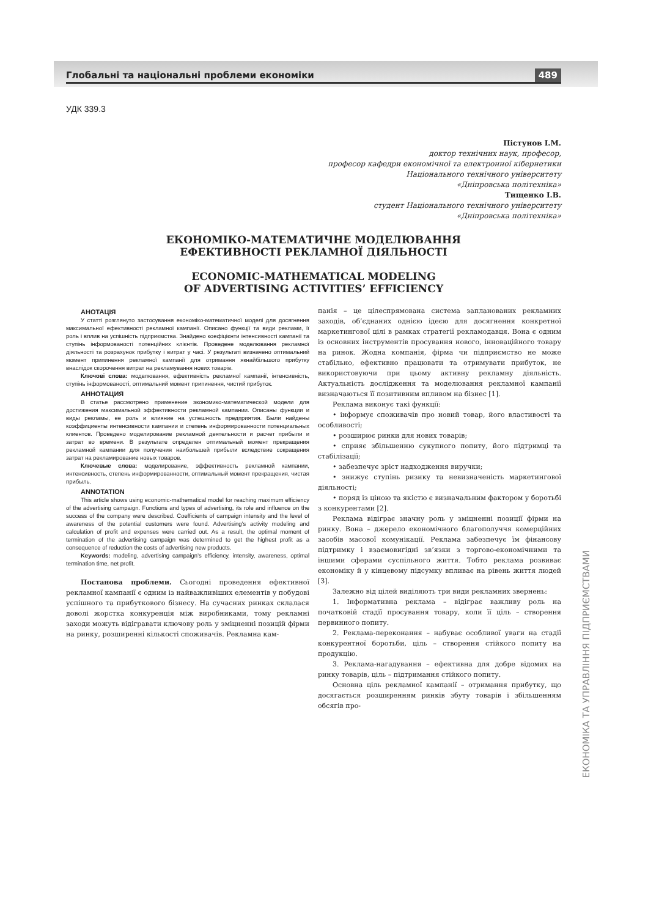Глобальні та національні проблеми економіки 489
УДК 339.3
Пістунов І.М.
доктор технічних наук, професор,
професор кафедри економічної та електронної кібернетики
Національного технічного університету
«Дніпровська політехніка»
Тищенко І.В.
студент Національного технічного університету
«Дніпровська політехніка»
ЕКОНОМІКО-МАТЕМАТИЧНЕ МОДЕЛЮВАННЯ
ЕФЕКТИВНОСТІ РЕКЛАМНОЇ ДІЯЛЬНОСТІ
ECONOMIC-MATHEMATICAL MODELING
OF ADVERTISING ACTIVITIES’ EFFICIENCY
АНОТАЦІЯ
У статті розглянуто застосування економіко-математичної моделі для досягнення максимальної ефективності рекламної кампанії. Описано функції та види реклами, її роль і вплив на успішність підприємства. Знайдено коефіцієнти інтенсивності кампанії та ступінь інформованості потенційних клієнтів. Проведене моделювання рекламної діяльності та розрахунок прибутку і витрат у часі. У результаті визначено оптимальний момент припинення рекламної кампанії для отримання якнайбільшого прибутку внаслідок скорочення витрат на рекламування нових товарів.
Ключові слова: моделювання, ефективність рекламної кампанії, інтенсивність, ступінь інформованості, оптимальний момент припинення, чистий прибуток.
АННОТАЦИЯ
В статье рассмотрено применение экономико-математической модели для достижения максимальной эффективности рекламной кампании. Описаны функции и виды рекламы, ее роль и влияние на успешность предприятия. Были найдены коэффициенты интенсивности кампании и степень информированности потенциальных клиентов. Проведено моделирование рекламной деятельности и расчет прибыли и затрат во времени. В результате определен оптимальный момент прекращения рекламной кампании для получения наибольшей прибыли вследствие сокращения затрат на рекламирование новых товаров.
Ключевые слова: моделирование, эффективность рекламной кампании, интенсивность, степень информированности, оптимальный момент прекращения, чистая прибыль.
ANNOTATION
This article shows using economic-mathematical model for reaching maximum efficiency of the advertising campaign. Functions and types of advertising, its role and influence on the success of the company were described. Coefficients of campaign intensity and the level of awareness of the potential customers were found. Advertising’s activity modeling and calculation of profit and expenses were carried out. As a result, the optimal moment of termination of the advertising campaign was determined to get the highest profit as a consequence of reduction the costs of advertising new products.
Keywords: modeling, advertising campaign’s efficiency, intensity, awareness, optimal termination time, net profit.
Постанова проблеми. Сьогодні проведення ефективної рекламної кампанії є одним із найважливіших елементів у побудові успішного та прибуткового бізнесу. На сучасних ринках склалася доволі жорстка конкуренція між виробниками, тому рекламні заходи можуть відігравати ключову роль у зміцненні позицій фірми на ринку, розширенні кількості споживачів. Рекламна кам-
панія – це цілеспрямована система запланованих рекламних заходів, об’єднаних однією ідеєю для досягнення конкретної маркетингової цілі в рамках стратегії рекламодавця. Вона є одним із основних інструментів просування нового, інноваційного товару на ринок. Жодна компанія, фірма чи підприємство не може стабільно, ефективно працювати та отримувати прибуток, не використовуючи при цьому активну рекламну діяльність. Актуальність дослідження та моделювання рекламної кампанії визначаються її позитивним впливом на бізнес [1].
Реклама виконує такі функції:
• інформує споживачів про новий товар, його властивості та особливості;
• розширює ринки для нових товарів;
• сприяє збільшенню сукупного попиту, його підтримці та стабілізації;
• забезпечує зріст надходження виручки;
• знижує ступінь ризику та невизначеність маркетингової діяльності;
• поряд із ціною та якістю є визначальним фактором у боротьбі з конкурентами [2].
Реклама відіграє значну роль у зміцненні позиції фірми на ринку. Вона – джерело економічного благополуччя комерційних засобів масової комунікації. Реклама забезпечує їм фінансову підтримку і взаємовигідні зв’язки з торгово-економічними та іншими сферами суспільного життя. Тобто реклама розвиває економіку й у кінцевому підсумку впливає на рівень життя людей [3].
Залежно від цілей виділяють три види рекламних звернень:
1. Інформативна реклама – відіграє важливу роль на початковій стадії просування товару, коли її ціль – створення первинного попиту.
2. Реклама-переконання – набуває особливої уваги на стадії конкурентної боротьби, ціль – створення стійкого попиту на продукцію.
3. Реклама-нагадування – ефективна для добре відомих на ринку товарів, ціль – підтримання стійкого попиту.
Основна ціль рекламної кампанії – отримання прибутку, що досягається розширенням ринків збуту товарів і збільшенням обсягів про-
ЕКОНОМІКА ТА УПРАВЛІННЯ ПІДПРИЄМСТВАМИ